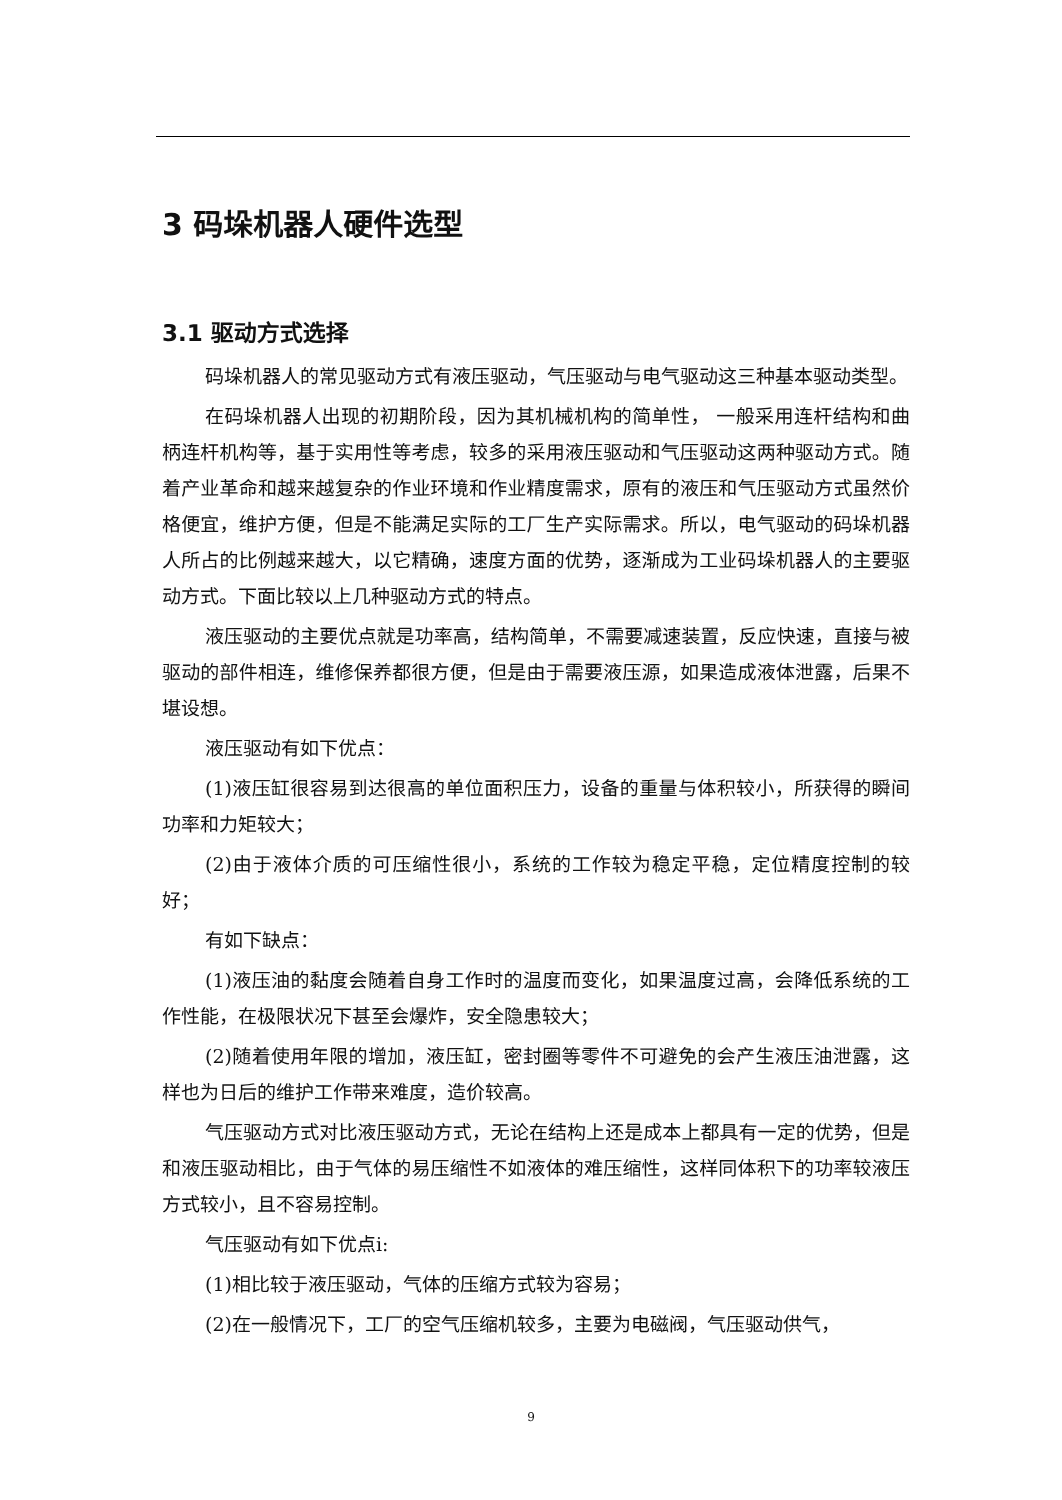3 码垛机器人硬件选型
3.1 驱动方式选择
码垛机器人的常见驱动方式有液压驱动，气压驱动与电气驱动这三种基本驱动类型。
在码垛机器人出现的初期阶段，因为其机械机构的简单性， 一般采用连杆结构和曲柄连杆机构等，基于实用性等考虑，较多的采用液压驱动和气压驱动这两种驱动方式。随着产业革命和越来越复杂的作业环境和作业精度需求，原有的液压和气压驱动方式虽然价格便宜，维护方便，但是不能满足实际的工厂生产实际需求。所以，电气驱动的码垛机器人所占的比例越来越大，以它精确，速度方面的优势，逐渐成为工业码垛机器人的主要驱动方式。下面比较以上几种驱动方式的特点。
液压驱动的主要优点就是功率高，结构简单，不需要减速装置，反应快速，直接与被驱动的部件相连，维修保养都很方便，但是由于需要液压源，如果造成液体泄露，后果不堪设想。
液压驱动有如下优点：
(1)液压缸很容易到达很高的单位面积压力，设备的重量与体积较小，所获得的瞬间功率和力矩较大；
(2)由于液体介质的可压缩性很小，系统的工作较为稳定平稳，定位精度控制的较好；
有如下缺点：
(1)液压油的黏度会随着自身工作时的温度而变化，如果温度过高，会降低系统的工作性能，在极限状况下甚至会爆炸，安全隐患较大；
(2)随着使用年限的增加，液压缸，密封圈等零件不可避免的会产生液压油泄露，这样也为日后的维护工作带来难度，造价较高。
气压驱动方式对比液压驱动方式，无论在结构上还是成本上都具有一定的优势，但是和液压驱动相比，由于气体的易压缩性不如液体的难压缩性，这样同体积下的功率较液压方式较小，且不容易控制。
气压驱动有如下优点i:
(1)相比较于液压驱动，气体的压缩方式较为容易；
(2)在一般情况下，工厂的空气压缩机较多，主要为电磁阀，气压驱动供气，
9